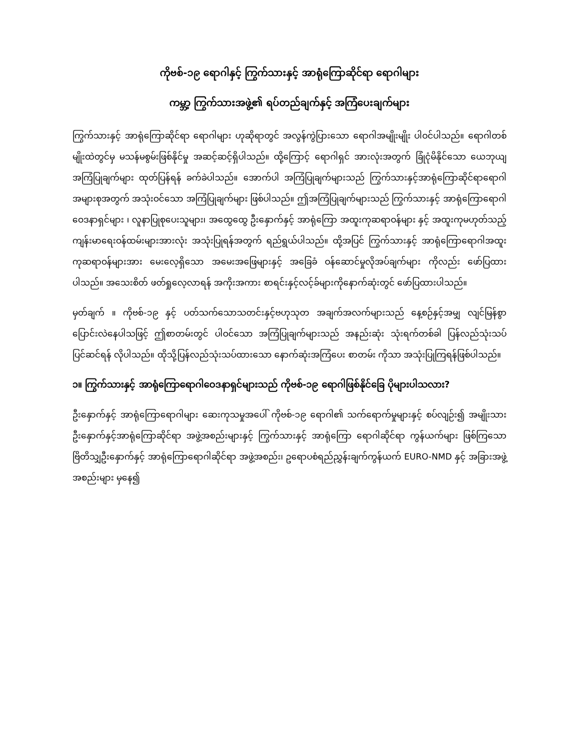ကိုဗစ်-၁၉ ရောဂါနှင့် ကြွက်သားနှင့် အာရုံကြောဆိုင်ရာ ရောဂါများ
ကမ္ဘာ့ ကြွက်သားအဖွဲ့၏ ရပ်တည်ချက်နှင့် အကြံပေးချက်များ
ကြွက်သားနှင့် အာရုံကြောဆိုင်ရာ ရောဂါများ ဟုဆိုရာတွင် အလွန်ကွဲပြားသော ရောဂါအမျိုးမျိုး ပါဝင်ပါသည်။ ရောဂါတစ်မျိုးထဲတွင်မှ မသန်မစွမ်းဖြစ်နိုင်မှု အဆင့်ဆင့်ရှိပါသည်။ ထို့ကြောင့် ရောဂါရှင် အားလုံးအတွက် ခြုံငုံမိနိုင်သော ယေဘုယျအကြံပြုချက်များ ထုတ်ပြန်ရန် ခက်ခဲပါသည်။ အောက်ပါ အကြံပြုချက်များသည် ကြွက်သားနှင့်အာရုံကြောဆိုင်ရာရောဂါ အများစုအတွက် အသုံးဝင်သော အကြံပြုချက်များ ဖြစ်ပါသည်။ ဤအကြံပြုချက်များသည် ကြွက်သားနှင့် အာရုံကြောရောဂါ ဝေဒနာရှင်များ ၊ လူနာပြုစုပေးသူများ၊ အထွေထွေ ဦးနှောက်နှင့် အာရုံကြော အထူးကုဆရာဝန်များ နှင့် အထူးကုမဟုတ်သည့် ကျန်းမာရေးဝန်ထမ်းများအားလုံး အသုံးပြုရန်အတွက် ရည်ရွယ်ပါသည်။ ထို့အပြင် ကြွက်သားနှင့် အာရုံကြောရောဂါအထူးကုဆရာဝန်များအား မေးလေ့ရှိသော အမေးအဖြေများနှင့် အခြေခံ ဝန်ဆောင်မှုလိုအပ်ချက်များ ကိုလည်း ဖော်ပြထားပါသည်။ အသေးစိတ် ဖတ်ရှုလေ့လာရန် အကိုးအကား စာရင်းနှင့်လင့်ခ်များကိုနောက်ဆုံးတွင် ဖော်ပြထားပါသည်။
မှတ်ချက် ။ ကိုဗစ်-၁၉ နှင့် ပတ်သက်သောသတင်းနှင့်ဗဟုသုတ အချက်အလက်များသည် နေ့စဉ်နှင့်အမျှ လျင်မြန်စွာ ပြောင်းလဲနေပါသဖြင့် ဤစာတမ်းတွင် ပါဝင်သော အကြံပြုချက်များသည် အနည်းဆုံး သုံးရက်တစ်ခါ ပြန်လည်သုံးသပ်ပြင်ဆင်ရန် လိုပါသည်။ ထိုသို့ပြန်လည်သုံးသပ်ထားသော နောက်ဆုံးအကြံပေး စာတမ်း ကိုသာ အသုံးပြုကြရန်ဖြစ်ပါသည်။
၁။ ကြွက်သားနှင့် အာရုံကြောရောဂါဝေဒနာရှင်များသည် ကိုဗစ်-၁၉ ရောဂါဖြစ်နိုင်ခြေ ပိုများပါသလား?
ဦးနှောက်နှင့် အာရုံကြောရောဂါများ ဆေးကုသမှုအပေါ် ကိုဗစ်-၁၉ ရောဂါ၏ သက်ရောက်မှုများနှင့် စပ်လျဉ်း၍ အမျိုးသား ဦးနှောက်နှင့်အာရုံကြောဆိုင်ရာ အဖွဲ့အစည်းများနှင့် ကြွက်သားနှင့် အာရုံကြော ရောဂါဆိုင်ရာ ကွန်ယက်များ ဖြစ်ကြသော ဗြိတိသျှဦးနှောက်နှင့် အာရုံကြောရောဂါဆိုင်ရာ အဖွဲ့အစည်း၊ ဥရောပစံရည်ညွှန်းချက်ကွန်ယက် EURO-NMD နှင့် အခြားအဖွဲ့အစည်းများ မှနေ၍